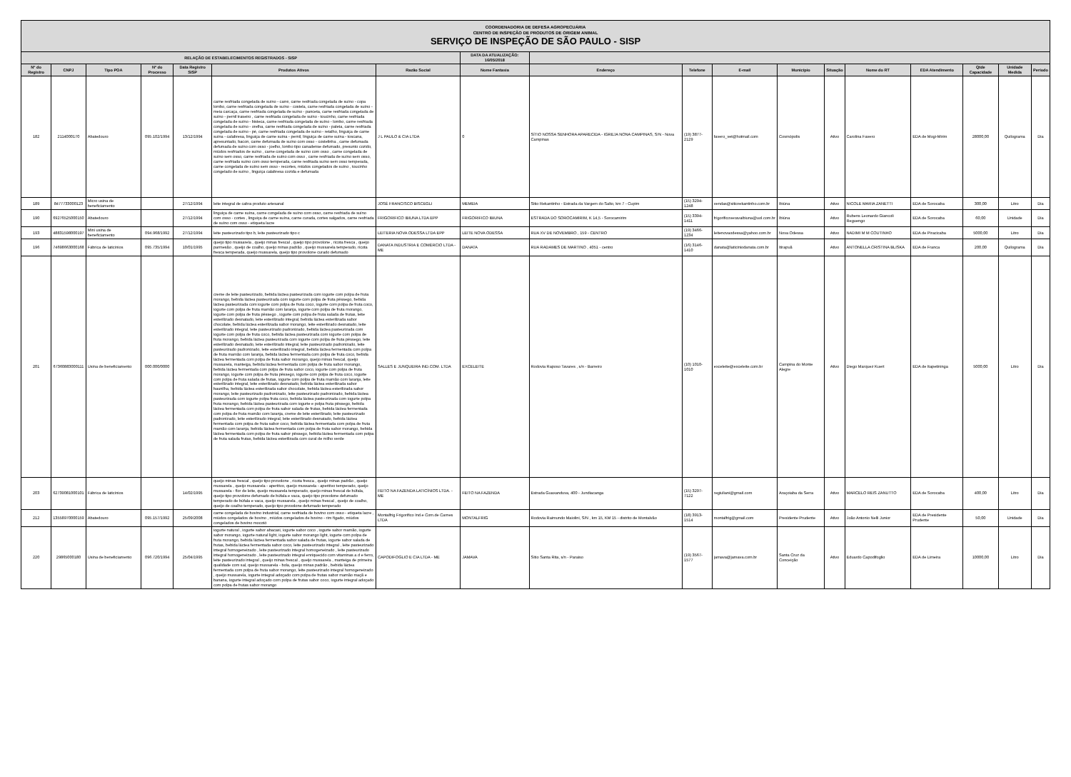| COORDENADORIA DE DEFESA AGROPECUÁRIA CENTRO DE INSPEÇÃO DE PRODUTOS DE ORIGEM ANIMAL SERVIÇO DE INSPEÇÃO DE SÃO PAULO - SISP | | | | | | | | | | | | | | | | | |
| RELAÇÃO DE ESTABELECIMENTOS REGISTRADOS - SISP | | | | | | | DATA DA ATUALIZAÇÃO: 16/05/2018 | | | | | | | | | | |
| Nº do Registro | CNPJ | Tipo POA | Nº do Processo | Data Registro SISP | Produtos Ativos | Razão Social | Nome Fantasia | Endereço | Telefone | E-mail | Município | Situação | Nome do RT | EDA Atendimento | Qtde Capacidade | Unidade Medida | Período |
| 182 | 2114000170 | Abatedouro | 095.102/1994 | 13/12/1994 | carne resfriada congelada de suíno - carré, carne resfriada congelada de suíno - copa lombo, carne resfriada congelada de suíno - costela, carne resfriada congelada de suíno - meia carcaça, carne resfriada congelada de suíno - panceta, carne resfriada congelada de suíno - pernil traseiro , carne resfriada congelada de suíno - toucinho, carne resfriada congelada de suíno - bisteca, carne resfriada congelada de suíno - lombo, carne resfriada congelada de suíno - orelha, carne resfriada congelada de suíno - paleta, carne resfriada congelada de suíno - pé, carne resfriada congelada de suíno - retalho, linguiça de carne suína - calabresa, linguiça de carne suína - pernil, linguiça de carne suína - toscana, apresuntado, bacon, carne defumada de suíno com osso - costelinha , carne defumada defumada de suíno com osso - joelho, lombo tipo canadense defumado, presunto cozido, miúdos resfriados de suíno , carne congelada de suíno com osso , carne congelada de suíno sem osso, carne resfriada de suíno com osso , carne resfriada de suíno sem osso, carne resfriada suíno com osso temperada, carne resfriada suíno sem osso temperada, carne congelada de suíno sem osso - recortes, miúdos congelados de suíno , toucinho congelado de suíno , linguiça calabresa cozida e defumada | J L PAULO & CIA LTDA | 0 | SÍTIO NOSSA SENHORA APARECIDA - IGREJA NONA CAMPINAS, S/N - Nova Campinas | (19) 3877-2129 | favero_vet@hotmail.com | Cosmópolis | Ativo | Carolina Favero | EDA de Mogi-Mirim | 28000,00 | Quilograma | Dia |
| 189 | 8477733000123 | Micro usina de beneficiamento | | 27/12/1994 | leite integral de cabra produto artesanal | JOSÉ FRANCISCO BISCEGLI | MEMEIA | Sitio Rekantinho - Estrada da Vargem do Salto, km 7 - Cupim | (15) 3294-1248 | vendas@sitiorekantinho.com.br | Ibiúna | Ativo | NICOLE MARIA ZANETTI | EDA de Sorocaba | 300,00 | Litro | Dia |
| 190 | 69276525000150 | Abatedouro | | 27/12/1994 | linguiça de carne suína, carne congelada de suíno com osso, carne resfriada de suíno com osso - cortes , linguiça de carne suína, carne curada, cortes salgados, carne resfriada de suíno com osso - etiqueta lacre | FRIGORIFICO IBIUNA LTDA EPP | FRIGORIFICO IBIUNA | ESTRADA DO SOROCAMIRIM, K 14,5 - Sorocamirim | (15) 3394-1411 | frigorificoveravaibiuna@uol.com.br | Ibiúna | Ativo | Rubens Leonardo Giancoli Reguengo | EDA de Sorocaba | 60,00 | Unidade | Dia |
| 193 | 48831598000197 | Mini usina de beneficiamento | 094.968/1992 | 27/12/1994 | leite pasteurizado tipo b, leite pasteurizado tipo c | LEITERIA NOVA ODESSA LTDA EPP | LEITE NOVA ODESSA | RUA XV DE NOVEMBRO , 159 - CENTRO | (19) 3466-1234 | leitenovaodessa@yahoo.com.br | Nova Odessa | Ativo | NADIMI M M COUTINHO | EDA de Piracicaba | 5000,00 | Litro | Dia |
| 196 | 74698663000168 | Fábrica de laticínios | 095.735/1994 | 10/01/1995 | queijo tipo mussarela , queijo minas frescal , queijo tipo provolone , ricota fresca , queijo parmesão , queijo de coalho, queijo minas padrão , queijo mussarela temperado, ricota fresca temperada, queijo mussarela, queijo tipo provolone curado defumado | DANATA INDUSTRIA E COMÉRCIO LTDA - ME | DANATA | RUA RADAMES DE MARTINO , 4051 - centro | (16) 3146-1410 | danata@laticiniodanata.com.br | Itirapuã | Ativo | ANTONELLA CRISTINA BLISKA | EDA de Franca | 200,00 | Quilograma | Dia |
| 201 | 67360883000111 | Usina de beneficiamento | 000.000/0000 | | creme de leite pasteurizado, bebida láctea pasteurizada com iogurte com polpa de fruta morango, bebida láctea pasteurizada com iogurte com polpa de fruta pêssego, bebida láctea pasteurizada com iogurte com polpa de fruta coco, iogurte com polpa de fruta coco, iogurte com polpa de fruta mamão com laranja, iogurte com polpa de fruta morango, iogurte com polpa de fruta pêssego , iogurte com polpa de fruta salada de frutas, leite esterilizado desnatado, leite esterilizado integral, bebida láctea esterilizada sabor chocolate, bebida láctea esterilizada sabor morango, leite esterilizado desnatado, leite esterilizado integral, leite pasteurizado padronizado, bebida láctea pasteurizada com iogurte com polpa de fruta coco, bebida láctea pasteurizada com iogurte com polpa de fruta morango, bebida láctea pasteurizada com iogurte com polpa de fruta pêssego, leite esterilizado desnatado, leite esterilizado integral, leite pasteurizado padronizado, leite pasteurizado padronizado, leite esterilizado integral, bebida láctea fermentada com polpa de fruta mamão com laranja, bebida láctea fermentada com polpa de fruta coco, bebida láctea fermentada com polpa de fruta sabor morango, queijo minas frescal, queijo mussarela, manteiga, bebida láctea fermentada com polpa de fruta sabor morango, bebida láctea fermentada com polpa de fruta sabor coco, iogurte com polpa de fruta morango, iogurte com polpa de fruta pêssego, iogurte com polpa de fruta coco, iogurte com polpa de fruta salada de frutas, iogurte com polpa de fruta mamão com laranja, leite esterilizado integral, leite esterilizado desnatado, bebida láctea esterilizada sabor baunilha, bebida láctea esterilizada sabor chocolate, bebida láctea esterilizada sabor morango, leite pasteurizado padronizado, leite pasteurizado padronizado, bebida láctea pasteurizada com iogurte polpa fruta coco, bebida láctea pasteurizada com iogurte polpa fruta morango, bebida láctea pasteurizada com iogurte e polpa fruta pêssego, bebida láctea fermentada com polpa de fruta sabor salada de frutas, bebida láctea fermentada com polpa de fruta mamão com laranja, creme de leite esterilizado, leite pasteurizado padronizado, leite esterilizado integral, leite esterilizado desnatado, bebida láctea fermentada com polpa de fruta sabor coco, bebida láctea fermentada com polpa de fruta mamão com laranja, bebida láctea fermentada com polpa de fruta sabor morango, bebida láctea fermentada com polpa de fruta sabor pêssego, bebida láctea fermentada com polpa de fruta salada frutas, bebida láctea esterilizada com cural de milho verde | SALLES E JUNQUEIRA IND.COM. LTDA | EXCELEITE | Rodovia Raposo Tavares , s/n - Barreiro | (10) 1010-1010 | exceleite@exceleite.com.br | Campina do Monte Alegre | Ativo | Diego Marquez Kuert | EDA de Itapetininga | 5000,00 | Litro | Dia |
| 203 | 62739081000101 | Fábrica de laticínios | | 14/02/1995 | queijo minas frescal , queijo tipo provolone , ricota fresca , queijo minas padrão , queijo mussarela , queijo mussarela - aperitivo, queijo mussarela - aperitivo temperado, queijo mussarela - flor de leite, queijo mussarela temperado, queijo minas frescal de búfala, queijo tipo provolone defumado de búfala e vaca, queijo tipo provolone defumado temperado de búfala e vaca, queijo mussarela , queijo minas frescal , queijo de coalho, queijo de coalho temperado, queijo tipo provolone defumado temperado | FEITO NA FAZENDA LATICÍNIOS LTDA. - ME | FEITO NA FAZENDA | Estrada Guaxanduva, 400 - Jundiacanga | (15) 3297-7122 | regiuliani@gmail.com | Araçoiaba da Serra | Ativo | MARCELO REIS ZANUTTO | EDA de Sorocaba | 400,00 | Litro | Dia |
| 212 | 13558970000159 | Abatedouro | 095.157/1992 | 25/09/2008 | carne congelada de bovino industrial, carne resfriada de bovino com osso - etiqueta lacre , miúdos congelados de bovino , miúdos congelados de bovino - rim fígado, miúdos congelados de bovino mocotó | Montalfrig Frigorifico Ind.e Com.de Carnes LTDA | MONTALFRIG | Rodovia Raimundo Maiolini, S/N , km 15, KM 15 - distrito de Montalvão | (18) 3913-1514 | montalfrig@gmail.com | Presidente Prudente | Ativo | João Antonio Nelli Junior | EDA de Presidente Prudente | 50,00 | Unidade | Dia |
| 220 | 29865000180 | Usina de beneficiamento | 096.720/1994 | 25/04/1995 | iogurte natural , iogurte sabor abacaxi, iogurte sabor coco , iogurte sabor mamão, iogurte sabor morango, iogurte natural light, iogurte sabor morango light, iogurte com polpa de fruta morango, bebida láctea fermentada sabor salada de frutas, iogurte sabor salada de frutas, bebida láctea fermentada sabor coco, leite pasteurizado integral , leite pasteurizado integral homogeneizado , leite pasteurizado integral homogeneizado , leite pasteurizado integral homogeneizado , leite pasteurizado integral enriquecido com vitaminas a d e ferro, leite pasteurizado integral , queijo minas frescal , queijo mussarela , manteiga de primeira qualidade com sal, queijo mussarela - bola, queijo minas padrão , bebida láctea fermentada com polpa de fruta sabor morango, leite pasteurizado integral homogeneizado , queijo mussarela, iogurte integral adoçado com polpa de frutas sabor mamão maçã e banana, iogurte integral adoçado com polpa de frutas sabor coco, iogurte integral adoçado com polpa de frutas sabor morango | CAPODIFOGLIO E CIA LTDA - ME | JAMAVA | Sítio Santa Rita, s/n - Paraiso | (19) 3567-1577 | jamava@jamava.com.br | Santa Cruz da Conceição | Ativo | Eduardo Capodifoglio | EDA de Limeira | 10000,00 | Litro | Dia |